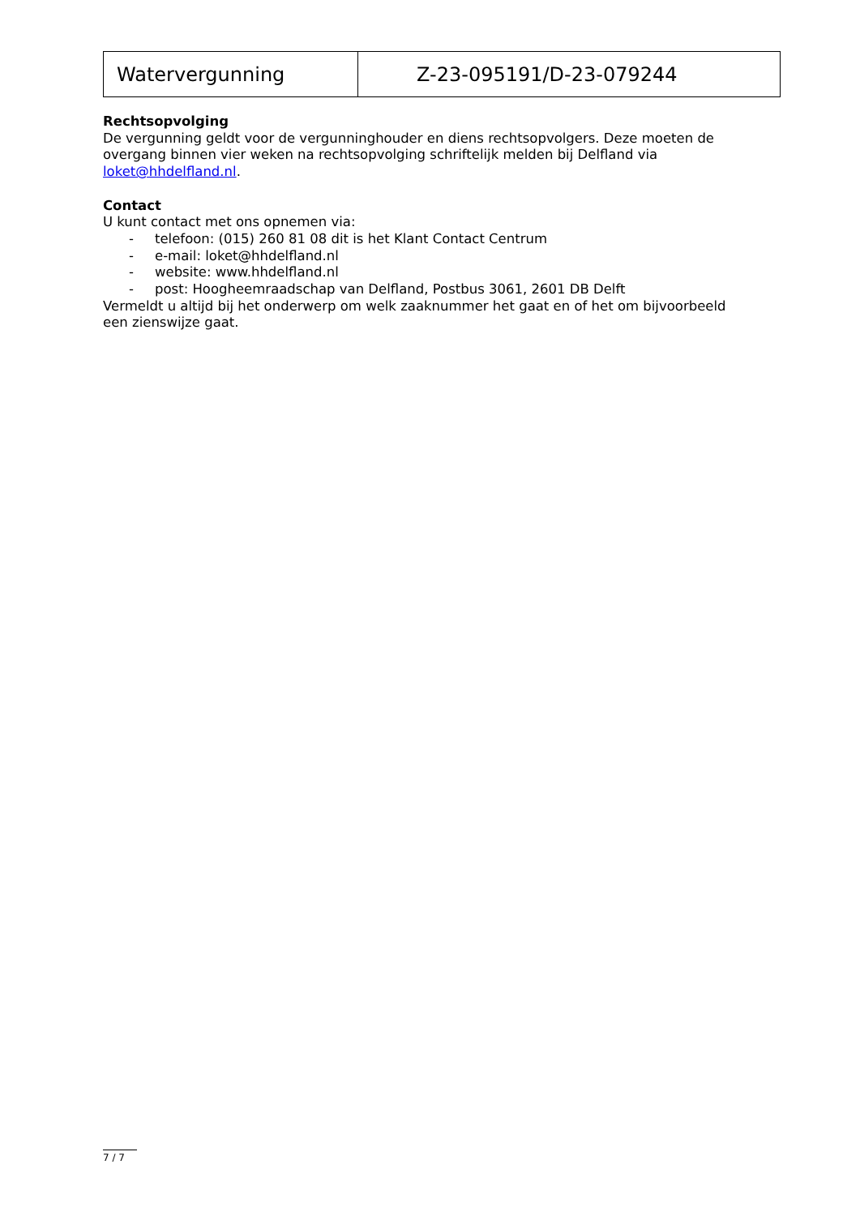| Watervergunning | Z-23-095191/D-23-079244 |
Rechtsopvolging
De vergunning geldt voor de vergunninghouder en diens rechtsopvolgers. Deze moeten de overgang binnen vier weken na rechtsopvolging schriftelijk melden bij Delfland via loket@hhdelfland.nl.
Contact
U kunt contact met ons opnemen via:
- telefoon: (015) 260 81 08 dit is het Klant Contact Centrum
- e-mail: loket@hhdelfland.nl
- website: www.hhdelfland.nl
- post: Hoogheemraadschap van Delfland, Postbus 3061, 2601 DB Delft
Vermeldt u altijd bij het onderwerp om welk zaaknummer het gaat en of het om bijvoorbeeld een zienswijze gaat.
7 / 7